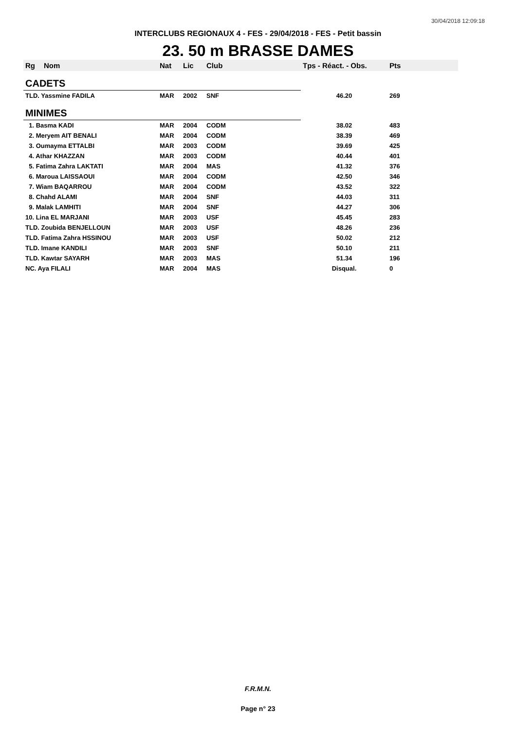30/04/2018 12:09:18
INTERCLUBS REGIONAUX 4 - FES - 29/04/2018 - FES - Petit bassin
23. 50 m BRASSE DAMES
| Rg | Nom | Nat | Lic | Club | Tps - Réact. - Obs. | Pts |
| --- | --- | --- | --- | --- | --- | --- |
| CADETS | | | | | | |
| TLD. Yassmine FADILA | | MAR | 2002 | SNF | 46.20 | 269 |
| MINIMES | | | | | | |
| 1. Basma KADI | | MAR | 2004 | CODM | 38.02 | 483 |
| 2. Meryem AIT BENALI | | MAR | 2004 | CODM | 38.39 | 469 |
| 3. Oumayma ETTALBI | | MAR | 2003 | CODM | 39.69 | 425 |
| 4. Athar KHAZZAN | | MAR | 2003 | CODM | 40.44 | 401 |
| 5. Fatima Zahra LAKTATI | | MAR | 2004 | MAS | 41.32 | 376 |
| 6. Maroua LAISSAOUI | | MAR | 2004 | CODM | 42.50 | 346 |
| 7. Wiam BAQARROU | | MAR | 2004 | CODM | 43.52 | 322 |
| 8. Chahd ALAMI | | MAR | 2004 | SNF | 44.03 | 311 |
| 9. Malak LAMHITI | | MAR | 2004 | SNF | 44.27 | 306 |
| 10. Lina EL MARJANI | | MAR | 2003 | USF | 45.45 | 283 |
| TLD. Zoubida BENJELLOUN | | MAR | 2003 | USF | 48.26 | 236 |
| TLD. Fatima Zahra HSSINOU | | MAR | 2003 | USF | 50.02 | 212 |
| TLD. Imane KANDILI | | MAR | 2003 | SNF | 50.10 | 211 |
| TLD. Kawtar SAYARH | | MAR | 2003 | MAS | 51.34 | 196 |
| NC. Aya FILALI | | MAR | 2004 | MAS | Disqual. | 0 |
F.R.M.N.
Page n° 23